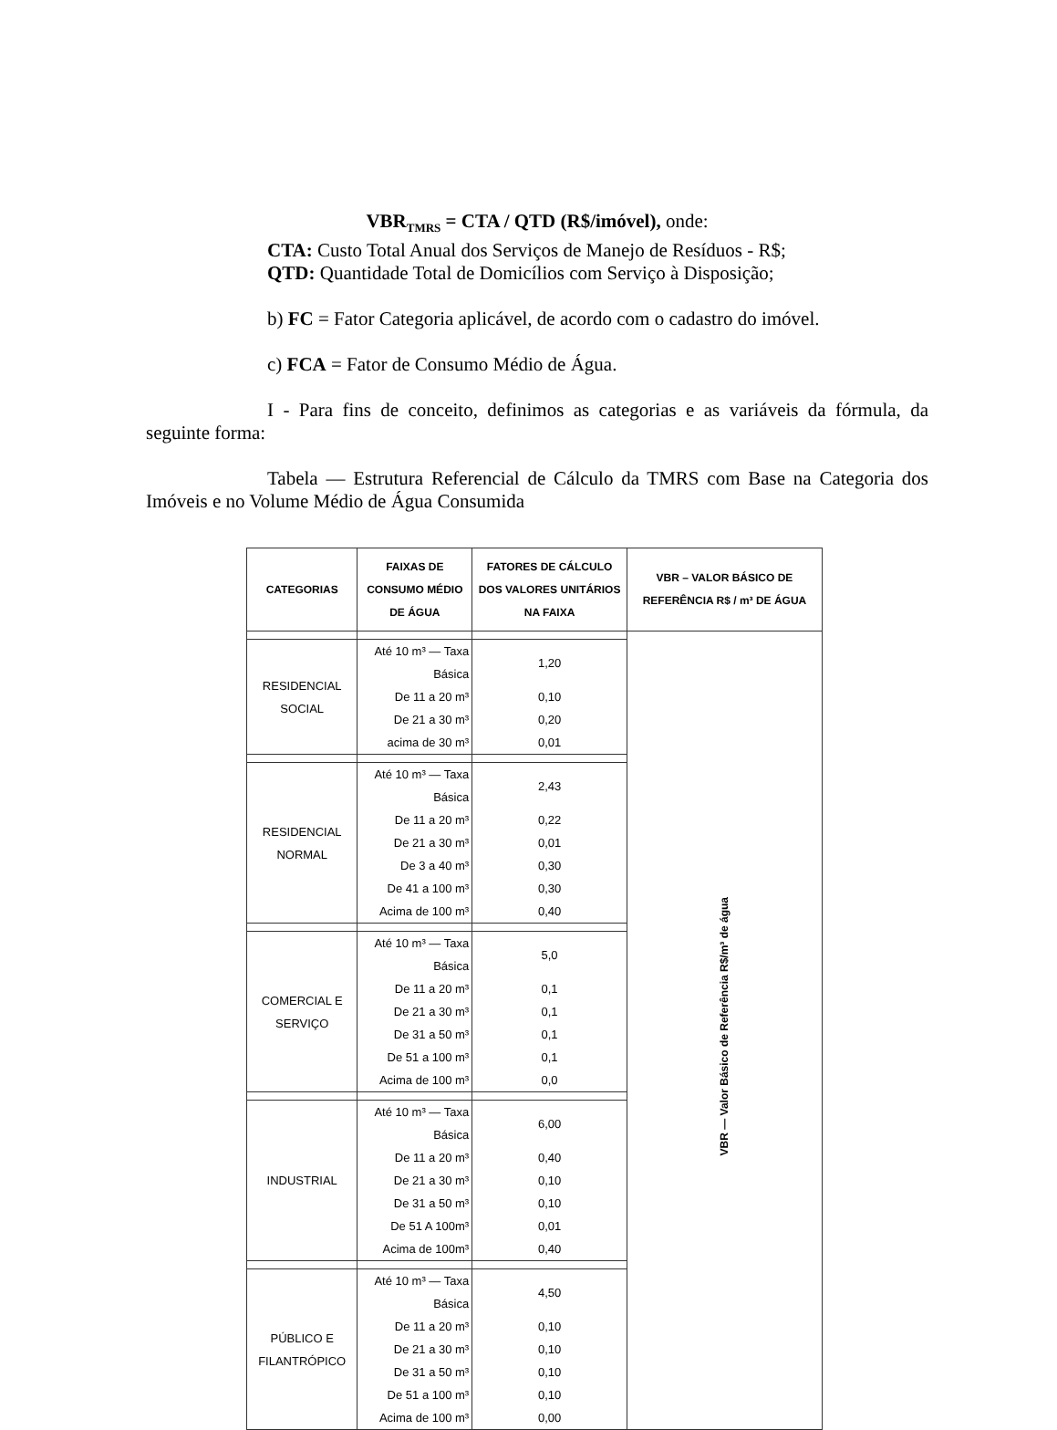VBR<sub>TMRS</sub> = CTA / QTD (R$/imóvel), onde:
CTA: Custo Total Anual dos Serviços de Manejo de Resíduos - R$;
QTD: Quantidade Total de Domicílios com Serviço à Disposição;
b) FC = Fator Categoria aplicável, de acordo com o cadastro do imóvel.
c) FCA = Fator de Consumo Médio de Água.
I - Para fins de conceito, definimos as categorias e as variáveis da fórmula, da seguinte forma:
Tabela — Estrutura Referencial de Cálculo da TMRS com Base na Categoria dos Imóveis e no Volume Médio de Água Consumida
| CATEGORIAS | FAIXAS DE CONSUMO MÉDIO DE ÁGUA | FATORES DE CÁLCULO DOS VALORES UNITÁRIOS NA FAIXA | VBR – VALOR BÁSICO DE REFERÊNCIA R$ / m³ DE ÁGUA |
| --- | --- | --- | --- |
| | | | VBR — Valor Básico de Referência R$/m³ de água |
| RESIDENCIAL SOCIAL | Até 10 m³ — Taxa Básica | 1,20 | |
| | De 11 a 20 m³ | 0,10 | |
| | De 21 a 30 m³ | 0,20 | |
| | acima de 30 m³ | 0,01 | |
| RESIDENCIAL NORMAL | Até 10 m³ — Taxa Básica | 2,43 | |
| | De 11 a 20 m³ | 0,22 | |
| | De 21 a 30 m³ | 0,01 | |
| | De 3 a 40 m³ | 0,30 | |
| | De 41 a 100 m³ | 0,30 | |
| | Acima de 100 m³ | 0,40 | |
| COMERCIAL E SERVIÇO | Até 10 m³ — Taxa Básica | 5,0 | |
| | De 11 a 20 m³ | 0,1 | |
| | De 21 a 30 m³ | 0,1 | |
| | De 31 a 50 m³ | 0,1 | |
| | De 51 a 100 m³ | 0,1 | |
| | Acima de 100 m³ | 0,0 | |
| INDUSTRIAL | Até 10 m³ — Taxa Básica | 6,00 | |
| | De 11 a 20 m³ | 0,40 | |
| | De 21 a 30 m³ | 0,10 | |
| | De 31 a 50 m³ | 0,10 | |
| | De 51 A 100m³ | 0,01 | |
| | Acima de 100m³ | 0,40 | |
| PÚBLICO E FILANTRÓPICO | Até 10 m³ — Taxa Básica | 4,50 | |
| | De 11 a 20 m³ | 0,10 | |
| | De 21 a 30 m³ | 0,10 | |
| | De 31 a 50 m³ | 0,10 | |
| | De 51 a 100 m³ | 0,10 | |
| | Acima de 100 m³ | 0,00 | |